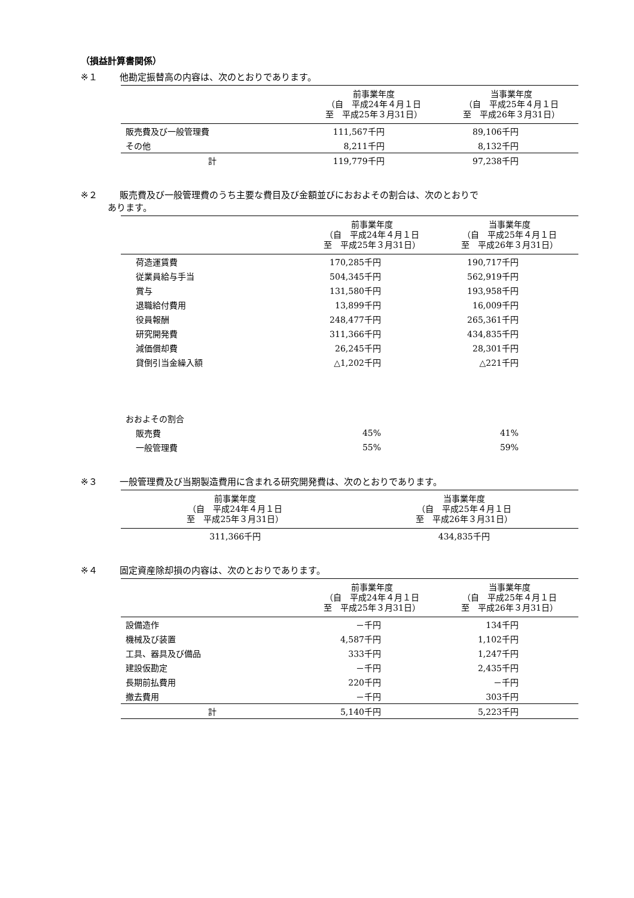（損益計算書関係）
※１ 他勘定振替高の内容は、次のとおりであります。
| | 前事業年度 （自 平成24年４月１日 至 平成25年３月31日） | 当事業年度 （自 平成25年４月１日 至 平成26年３月31日） |
| --- | --- | --- |
| 販売費及び一般管理費 | 111,567千円 | 89,106千円 |
| その他 | 8,211千円 | 8,132千円 |
| 計 | 119,779千円 | 97,238千円 |
※２ 販売費及び一般管理費のうち主要な費目及び金額並びにおおよその割合は、次のとおりで
あります。
| | 前事業年度 （自 平成24年４月１日 至 平成25年３月31日） | 当事業年度 （自 平成25年４月１日 至 平成26年３月31日） |
| --- | --- | --- |
| 荷造運賃費 | 170,285千円 | 190,717千円 |
| 従業員給与手当 | 504,345千円 | 562,919千円 |
| 賞与 | 131,580千円 | 193,958千円 |
| 退職給付費用 | 13,899千円 | 16,009千円 |
| 役員報酬 | 248,477千円 | 265,361千円 |
| 研究開発費 | 311,366千円 | 434,835千円 |
| 減価償却費 | 26,245千円 | 28,301千円 |
| 貸倒引当金繰入額 | △1,202千円 | △221千円 |
| おおよその割合 | | |
| 販売費 | 45% | 41% |
| 一般管理費 | 55% | 59% |
※３ 一般管理費及び当期製造費用に含まれる研究開発費は、次のとおりであります。
| 前事業年度 （自 平成24年４月１日 至 平成25年３月31日） | 当事業年度 （自 平成25年４月１日 至 平成26年３月31日） |
| --- | --- |
| 311,366千円 | 434,835千円 |
※４ 固定資産除却損の内容は、次のとおりであります。
| | 前事業年度 （自 平成24年４月１日 至 平成25年３月31日） | 当事業年度 （自 平成25年４月１日 至 平成26年３月31日） |
| --- | --- | --- |
| 設備造作 | －千円 | 134千円 |
| 機械及び装置 | 4,587千円 | 1,102千円 |
| 工具、器具及び備品 | 333千円 | 1,247千円 |
| 建設仮勘定 | －千円 | 2,435千円 |
| 長期前払費用 | 220千円 | －千円 |
| 撤去費用 | －千円 | 303千円 |
| 計 | 5,140千円 | 5,223千円 |